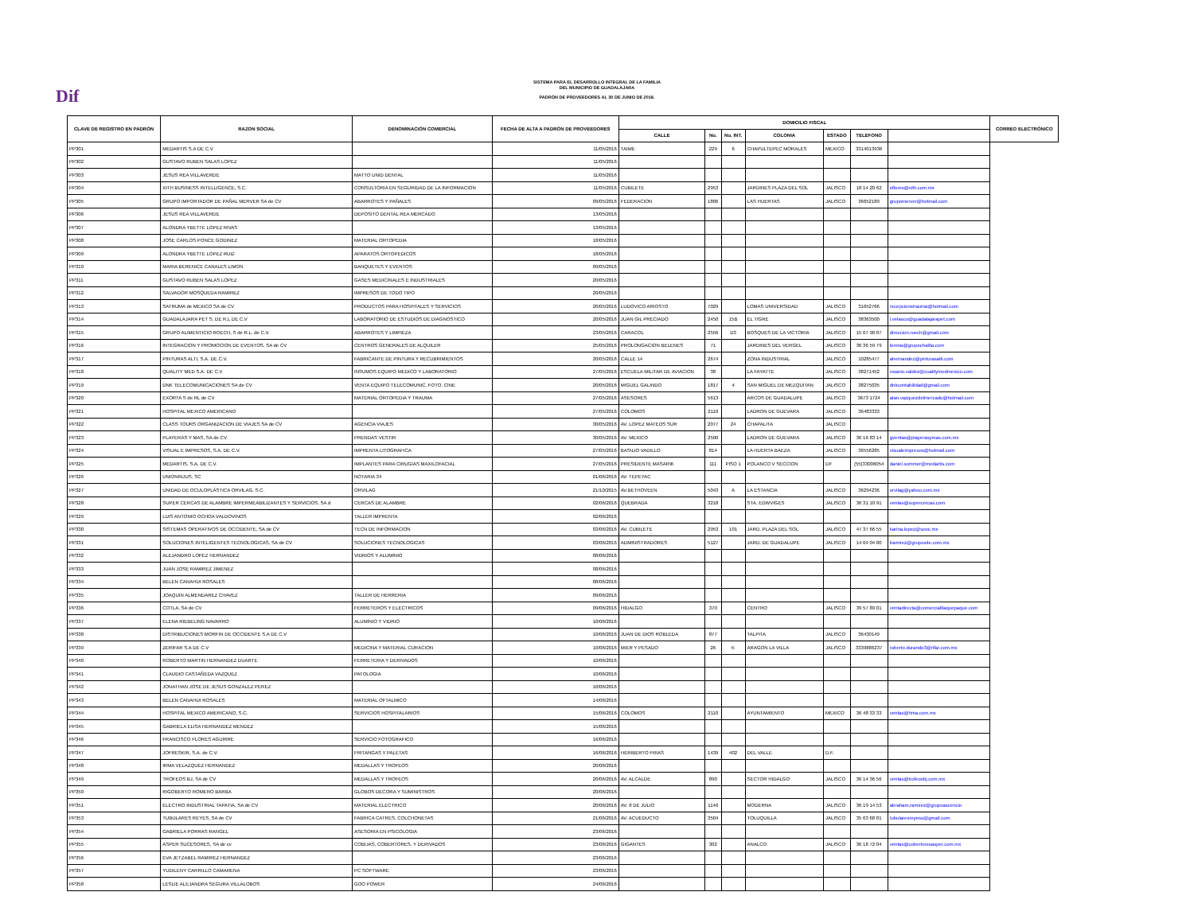Dif
SISTEMA PARA EL DESARROLLO INTEGRAL DE LA FAMILIA
DEL MUNICIPIO DE GUADALAJARA
PADRÓN DE PROVEEDORES AL 30 DE JUNIO DE 2018.
| CLAVE DE REGISTRO EN PADRÓN | RAZON SOCIAL | DENOMINACIÓN COMERCIAL | FECHA DE ALTA A PADRÓN DE PROVEEDORES | DOMICILIO FISCAL | | | | | | | CORREO ELECTRÓNICO |
| --- | --- | --- | --- | --- | --- | --- | --- | --- | --- | --- | --- |
| | | | | CALLE | No. | No. INT. | COLONIA | ESTADO | TELEFONO | | |
| PP301 | MEDARTIS S.A DE C.V | | 11/05/2016 | TAIME | 229 | 6 | CHAPULTEPEC MORALES | MEXICO | 3314013936 | | |
| PP302 | GUSTAVO RUBEN SALAS LOPEZ | | 11/05/2016 | | | | | | | | |
| PP303 | JESUS REA VILLAVERDE | MATTO UNID DENTAL | 11/05/2016 | | | | | | | | |
| PP304 | XITH BUSINESS INTELLIGENCE, S.C. | CONSULTORIA EN SEGURIDAD DE LA INFORMACION | 11/05/2016 | CUBILETE | 2953 | | JARDINES PLAZA DEL SOL | JALISCO | 18 14 20 62 | eflores@xith.com.mx | |
| PP305 | GRUPO IMPORTADOR DE PAÑAL MERVER SA de CV | ABARROTES Y PAÑALES | 09/05/2016 | FEDERACION | 1806 | | LAS HUERTAS | JALISCO | 36652189 | grupomerver@hotmail.com | |
| PP306 | JESUS REA VILLAVERDE | DEPOSITO DENTAL REA MERCADO | 13/05/2016 | | | | | | | | |
| PP307 | ALONDRA YBETTE LOPEZ RIVAS | | 13/05/2016 | | | | | | | | |
| PP308 | JOSE CARLOS PONCE GODINEZ | MATERIAL ORTOPEDIA | 18/05/2016 | | | | | | | | |
| PP309 | ALONDRA YBETTE LOPEZ RUIZ | APARATOS ORTOPEDICOS | 18/05/2016 | | | | | | | | |
| PP310 | MARIA BERENICE CANALES LIMON | BANQUETES Y EVENTOS | 09/05/2016 | | | | | | | | |
| PP311 | GUSTAVO RUBEN SALAS LOPEZ | GASES MEDICINALES E INDUSTRIALES | 20/05/2016 | | | | | | | | |
| PP312 | SALVADOR MOSQUEDA RAMIREZ | IMPRESOS DE TODO TIPO | 20/05/2016 | | | | | | | | |
| PP313 | SATRUMA de MEXICO SA de CV | PRODUCTOS PARA HOSPITALES Y SERVICIOS | 20/05/2016 | LUDOVICO ARIOSTO | 7029 | | LOMAS UNIVERSIDAD | JALISCO | 31652766 | recepcionstrauma@hotmail.com | |
| PP314 | GUADALAJARA PET S. DE R.L DE C.V | LABORATORIO DE ESTUDIOS DE DIAGNOSTICO | 20/05/2016 | JUAN GIL PRECIADO | 2450 | 15B | EL TIGRE | JALISCO | 38363500 | l.velasco@guadalajarapet.com | |
| PP315 | GRUPO ALIMENTICIO ROECH, S de R.L. de C.V. | ABARROTES Y LIMPIEZA | 23/05/2016 | CARACOL | 2556 | D3 | BOSQUES DE LA VICTORIA | JALISCO | 15 07 90 07 | direccion.roech@gmail.com | |
| PP316 | INTEGRACION Y PROMOCION DE EVENTOS, SA de CV | CENTROS GENERALES DE ALQUILER | 25/05/2016 | PROLONGACION BELENES | 71 | | JARDINES DEL VERGEL | JALISCO | 36 36 59 79 | lorena@grupochalita.com | |
| PP317 | PINTURAS ALTI, S.A. DE C.V. | FABRICANTE DE PINTURA Y RECUBRIMIENTOS | 20/05/2016 | CALLE 14 | 2674 | | ZONA INDUSTRIAL | JALISCO | 10285477 | ahernandez@pinturasalti.com | |
| PP318 | QUALITY MED S.A. DE C.V | INSUMOS EQUIPO MEDICO Y LABORATORIO | 27/05/2016 | ESCUELA MILITAR DE AVIACION | 38 | | LA FAYATTE | JALISCO | 38271452 | rosario.valdez@cualitymedmexico.com | |
| PP319 | DNK TELECOMUNICACIONES SA de CV | VENTA EQUIPO TELECOMUNIC. FOTO. CINE | 20/05/2016 | MIGUEL GALINDO | 1817 | 4 | SAN MIGUEL DE MEZQUITAN | JALISCO | 38275035 | dnkcontabilidad@gmail.com | |
| PP320 | EXORTA S de RL de CV | MATERIAL ORTOPEDIA Y TRAUMA | 27/05/2016 | ASESORES | 5613 | | ARCOS DE GUADALUPE | JALISCO | 3673 1724 | alan.vazquezdelmercado@hotmail.com | |
| PP321 | HOSPITAL MEXICO AMERICANO | | 27/05/2016 | COLOMOS | 2110 | | LADRON DE GUEVARA | JALISCO | 36483333 | | |
| PP322 | CLASS TOURS ORGANIZACION DE VIAJES SA de CV | AGENCIA VIAJES | 30/05/2016 | AV. LOPEZ MATEOS SUR | 2077 | 24 | CHAPALITA | JALISCO | | | |
| PP323 | PLAYERAS Y MAS, SA de CV | PRENDAS VESTIR | 30/05/2016 | AV. MEXICO | 2500 | | LADRON DE GUEVARA | JALISCO | 36 16 83 14 | gventas@playerasymas.com.mx | |
| PP324 | VISUAL E IMPRESOS, S.A. DE C.V. | IMPRENTA LITOGRAFICA | 27/05/2016 | BASILIO VADILLO | 814 | | LA HUERTA BAEZA | JALISCO | 36556285 | visualeimpresos@hotmail.com | |
| PP325 | MEDARTIS, S.A. DE C.V. | IMPLANTES PARA CIRUGIAS MAXILOFACIAL | 27/05/2016 | PRESIDENTE MASARIK | 111 | PISO 1 | POLANCO V SECCION | DF | (55)33006054 | daniel.sommer@medartis.com | |
| PP326 | UNIONINJUS, SC | NOTARIA 34 | 01/06/2016 | AV. TEPEYAC | | | | | | | |
| PP327 | UNIDAD DE OCULOPLÁSTICA ORVILAG, S.C. | ORVILAG | 21/10/2015 | AV.BETHOVEEN | 5043 | A | LA ESTANCIA | JALISCO | 36294236 | orvilag@yahoo.com.mx | |
| PP328 | SUPER CERCAS DE ALAMBRE IMPERMEABILIZANTES Y SERVICIOS, SA d | CERCAS DE ALAMBRE | 02/06/2016 | QUEBRADA | 3218 | | STA. EDWVIGES | JALISCO | 36 31 10 91 | ventas@supercercas.com | |
| PP329 | LUIS ANTONIO OCHOA VALDOVINOS | TALLER IMPRENTA | 02/06/2016 | | | | | | | | |
| PP330 | SISTEMAS OPERATIVOS DE OCCIDENTE, SA de CV | TECN DE INFORMACION | 03/06/2016 | AV. CUBILETE | 2953 | 101 | JARD. PLAZA DEL SOL | JALISCO | 47 37 66 55 | karina.lopez@sooc.mx | |
| PP331 | SOLUCIONES INTELIGENTES TECNOLOGICAS, SA de CV | SOLUCIONES TECNOLOGICAS | 03/06/2016 | ADMINISTRADORES | 5127 | | JARD. DE GUADALUPE | JALISCO | 14 04 04 00 | lramirez@gruposite.com.mx | |
| PP332 | ALEJANDRO LOPEZ HERNANDEZ | VIDRIOS Y ALUMINIO | 08/06/2016 | | | | | | | | |
| PP333 | JUAN JOSE RAMIREZ JIMENEZ | | 08/06/2016 | | | | | | | | |
| PP334 | BELEN CANAHUI ROSALES | | 08/06/2016 | | | | | | | | |
| PP335 | JOAQUIN ALMENDAREZ CHAVEZ | TALLER DE HERRERIA | 09/06/2016 | | | | | | | | |
| PP336 | COTLA, SA de CV | FERRETEROS Y ELECTRICOS | 09/06/2016 | HIDALGO | 370 | | CENTRO | JALISCO | 39 57 89 01 | ventadirecta@comercialtlaquepaque.com | |
| PP337 | ELENA RIEBELING NAVARRO | ALUMINIO Y VIDRIO | 10/06/2016 | | | | | | | | |
| PP338 | DISTRIBUCIONES MORFIN DE OCCIDENTE S.A DE C.V | | 10/06/2016 | JUAN DE DIOS ROBLEDA | 877 | | TALPITA | JALISCO | 36430149 | | |
| PP339 | ZERIFAR S.A DE C.V | MEDICINA Y MATERIAL CURACION | 10/06/2016 | MIER Y PESADO | 26 | K | ARAGON LA VILLA | JALISCO | 3339886237 | roberto.durando3@rifar.com.mx | |
| PP340 | ROBERTO MARTIN HERNANDEZ DUARTE | FERRETERIA Y DERIVADOS | 10/06/2016 | | | | | | | | |
| PP341 | CLAUDIO CASTAÑEDA VAZQUEZ | PATOLOGIA | 10/06/2016 | | | | | | | | |
| PP342 | JONATHAN JOSE DE JESUS GONZALEZ PEREZ | | 10/06/2016 | | | | | | | | |
| PP343 | BELEN CANAHUI ROSALES | MATERIAL OFTALMICO | 14/06/2016 | | | | | | | | |
| PP344 | HOSPITAL MEXICO AMERICANO, S.C. | SERVICIOS HOSPITALARIOS | 15/06/2016 | COLOMOS | 2110 | | AYUNTAMIENTO | MEXICO | 36 48 33 33 | ventas@hma.com.mx | |
| PP345 | GABRIELA ELISA HERNANDEZ MENDEZ | | 15/06/2016 | | | | | | | | |
| PP346 | FRANCISCO FLORES AGUIRRE | SERVICIO FOTOGRAFICO | 16/06/2016 | | | | | | | | |
| PP347 | JOFRESKIR, S.A. de C.V. | FRITANGAS Y PALETAS | 16/06/2016 | HERIBERTO FRIAS | 1439 | 402 | DEL VALLE | D.F. | | | |
| PP348 | IRMA VELAZQUEZ HERNANDEZ | MEDALLAS Y TROFEOS | 20/06/2016 | | | | | | | | |
| PP349 | TROFEOS BJ, SA de CV | MEDALLAS Y TROFEOS | 20/06/2016 | AV. ALCALDE | 890 | | SECTOR HIDALGO | JALISCO | 36 14 36 56 | ventas@trofeosbj.com.mx | |
| PP350 | RIGOBERTO ROMERO BARBA | GLOBOS DECORA Y SUMINISTROS | 20/06/2016 | | | | | | | | |
| PP351 | ELECTRO INDUSTRIAL TAPATIA, SA de CV | MATERIAL ELECTRICO | 20/06/2016 | AV. 8 DE JULIO | 1146 | | MODERNA | JALISCO | 36 19 14 53 | abraham.ramirez@grupoascencio | |
| PP353 | TUBULARES REYES, SA de CV | FABRICA CATRES, COLCHONETAS | 21/06/2016 | AV. ACUEDUCTO | 3504 | | TOLUQUILLA | JALISCO | 35 63 68 81 | tubularesreyess@gmail.com | |
| PP354 | GABRIELA PORRAS RANGEL | ASESORIA EN PSICOLOGIA | 23/06/2016 | | | | | | | | |
| PP355 | ASPER SUCESORES, SA de cv | COBIJAS, COBERTORES, Y DERIVADOS | 23/06/2016 | GIGANTES | 302 | | ANALCO | JALISCO | 36 18 72 04 | ventas@cobertoresasper.com.mx | |
| PP356 | EVA JETZABEL RAMIREZ HERNANDEZ | | 23/06/2016 | | | | | | | | |
| PP357 | YUDILENY CARRILLO CAMARENA | PC SOFTWARE | 23/06/2016 | | | | | | | | |
| PP358 | LESLIE ALEJANDRA SEGURA VILLALOBOS | GOO POWER | 24/06/2016 | | | | | | | | |